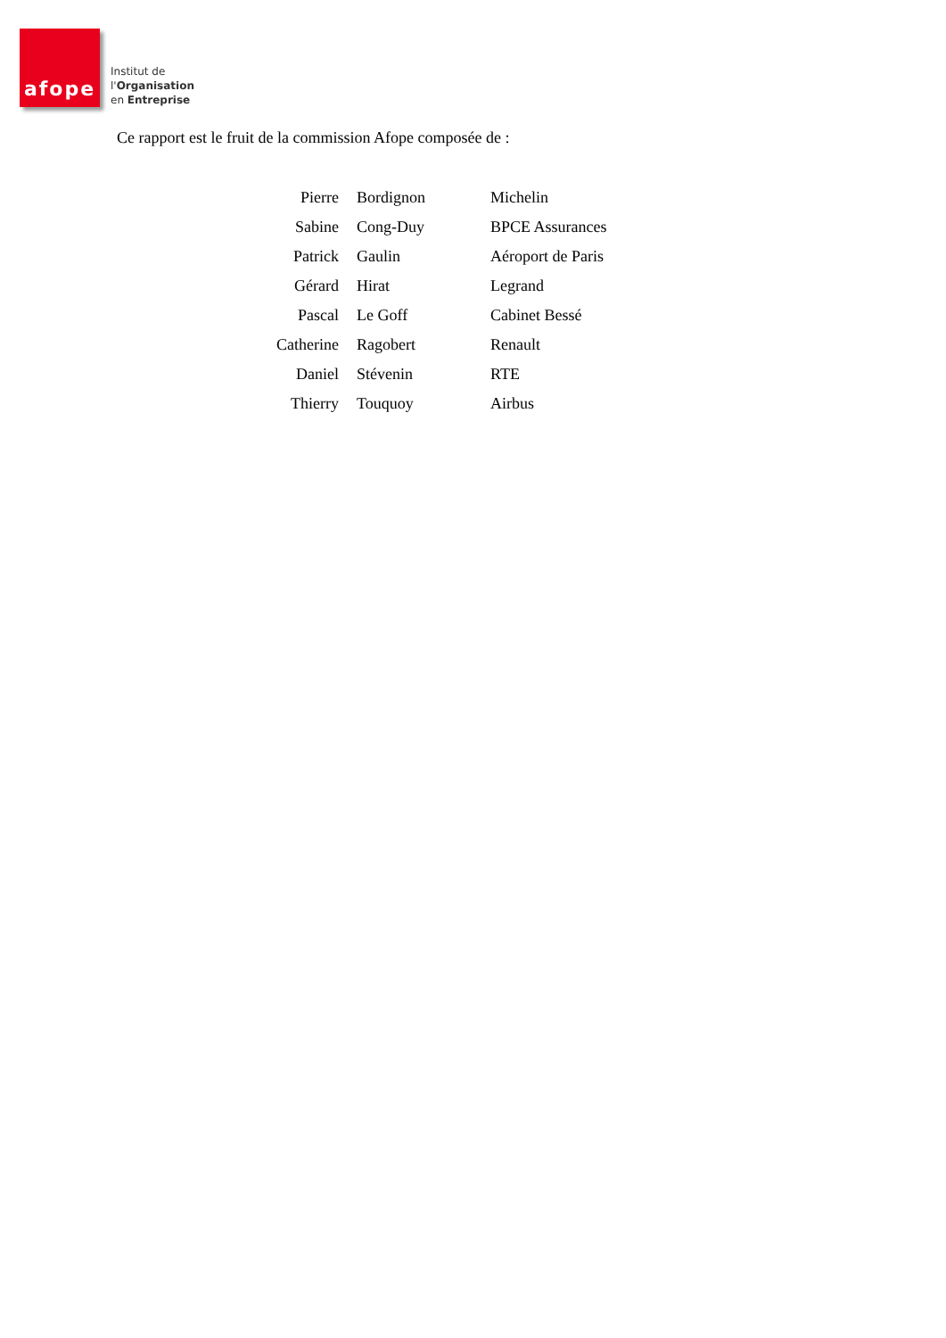afope
Institut de
l'Organisation
en Entreprise
Ce rapport est le fruit de la commission Afope composée de :
| Pierre | Bordignon | Michelin |
| Sabine | Cong-Duy | BPCE Assurances |
| Patrick | Gaulin | Aéroport de Paris |
| Gérard | Hirat | Legrand |
| Pascal | Le Goff | Cabinet Bessé |
| Catherine | Ragobert | Renault |
| Daniel | Stévenin | RTE |
| Thierry | Touquoy | Airbus |